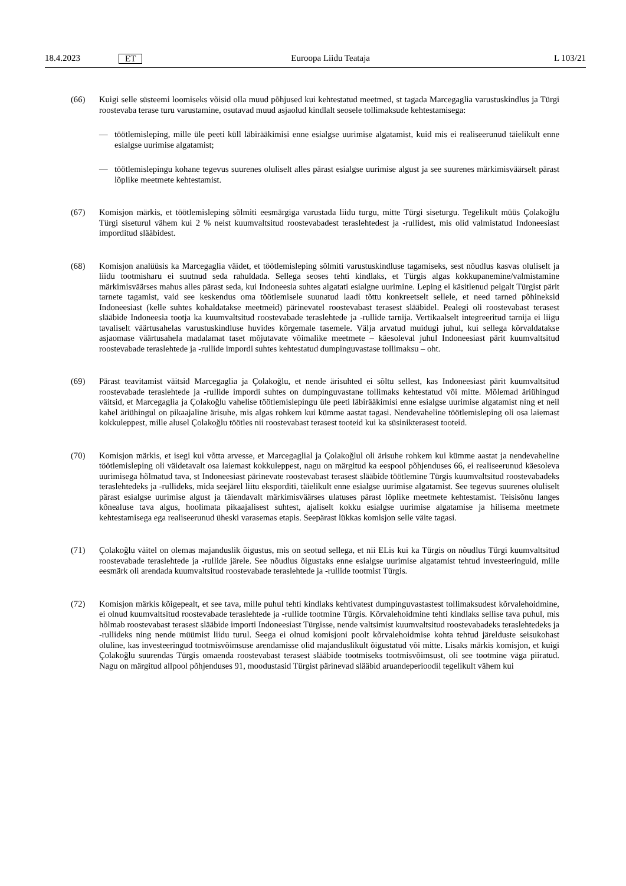18.4.2023 ET Euroopa Liidu Teataja L 103/21
(66) Kuigi selle süsteemi loomiseks võisid olla muud põhjused kui kehtestatud meetmed, st tagada Marcegaglia varustuskindlus ja Türgi roostevaba terase turu varustamine, osutavad muud asjaolud kindlalt seosele tollimaksude kehtestamisega:
— töötlemisleping, mille üle peeti küll läbirääkimisi enne esialgse uurimise algatamist, kuid mis ei realiseerunud täielikult enne esialgse uurimise algatamist;
— töötlemislepingu kohane tegevus suurenes oluliselt alles pärast esialgse uurimise algust ja see suurenes märkimisväärselt pärast lõplike meetmete kehtestamist.
(67) Komisjon märkis, et töötlemisleping sõlmiti eesmärgiga varustada liidu turgu, mitte Türgi siseturgu. Tegelikult müüs Çolakoğlu Türgi siseturul vähem kui 2 % neist kuumvaltsitud roostevabadest teraslehtedest ja -rullidest, mis olid valmistatud Indoneesiast imporditud slääbidest.
(68) Komisjon analüüsis ka Marcegaglia väidet, et töötlemisleping sõlmiti varustuskindluse tagamiseks, sest nõudlus kasvas oluliselt ja liidu tootmisharu ei suutnud seda rahuldada. Sellega seoses tehti kindlaks, et Türgis algas kokkupanemine/valmistamine märkimisväärses mahus alles pärast seda, kui Indoneesia suhtes algatati esialgne uurimine. Leping ei käsitlenud pelgalt Türgist pärit tarnete tagamist, vaid see keskendus oma töötlemisele suunatud laadi tõttu konkreetselt sellele, et need tarned põhineksid Indoneesiast (kelle suhtes kohaldatakse meetmeid) pärinevatel roostevabast terasest slääbidel. Pealegi oli roostevabast terasest slääbide Indoneesia tootja ka kuumvaltsitud roostevabade teraslehtede ja -rullide tarnija. Vertikaalselt integreeritud tarnija ei liigu tavaliselt väärtusahelas varustuskindluse huvides kõrgemale tasemele. Välja arvatud muidugi juhul, kui sellega kõrvaldatakse asjaomase väärtusahela madalamat taset mõjutavate võimalike meetmete – käesoleval juhul Indoneesiast pärit kuumvaltsitud roostevabade teraslehtede ja -rullide impordi suhtes kehtestatud dumpinguvastase tollimaksu – oht.
(69) Pärast teavitamist väitsid Marcegaglia ja Çolakoğlu, et nende ärisuhted ei sõltu sellest, kas Indoneesiast pärit kuumvaltsitud roostevabade teraslehtede ja -rullide impordi suhtes on dumpinguvastane tollimaks kehtestatud või mitte. Mõlemad äriühingud väitsid, et Marcegaglia ja Çolakoğlu vahelise töötlemislepingu üle peeti läbirääkimisi enne esialgse uurimise algatamist ning et neil kahel äriühingul on pikaajaline ärisuhe, mis algas rohkem kui kümme aastat tagasi. Nendevaheline töötlemisleping oli osa laiemast kokkuleppest, mille alusel Çolakoğlu töötles nii roostevabast terasest tooteid kui ka süsinikterasest tooteid.
(70) Komisjon märkis, et isegi kui võtta arvesse, et Marcegaglial ja Çolakoğlul oli ärisuhe rohkem kui kümme aastat ja nendevaheline töötlemisleping oli väidetavalt osa laiemast kokkuleppest, nagu on märgitud ka eespool põhjenduses 66, ei realiseerunud käesoleva uurimisega hõlmatud tava, st Indoneesiast pärinevate roostevabast terasest slääbide töötlemine Türgis kuumvaltsitud roostevabadeks teraslehtedeks ja -rullideks, mida seejärel liitu eksporditi, täielikult enne esialgse uurimise algatamist. See tegevus suurenes oluliselt pärast esialgse uurimise algust ja täiendavalt märkimisväärses ulatuses pärast lõplike meetmete kehtestamist. Teisisõnu langes kõnealuse tava algus, hoolimata pikaajalisest suhtest, ajaliselt kokku esialgse uurimise algatamise ja hilisema meetmete kehtestamisega ega realiseerunud üheski varasemas etapis. Seepärast lükkas komisjon selle väite tagasi.
(71) Çolakoğlu väitel on olemas majanduslik õigustus, mis on seotud sellega, et nii ELis kui ka Türgis on nõudlus Türgi kuumvaltsitud roostevabade teraslehtede ja -rullide järele. See nõudlus õigustaks enne esialgse uurimise algatamist tehtud investeeringuid, mille eesmärk oli arendada kuumvaltsitud roostevabade teraslehtede ja -rullide tootmist Türgis.
(72) Komisjon märkis kõigepealt, et see tava, mille puhul tehti kindlaks kehtivatest dumpinguvastastest tollimaksudest kõrvalehoidmine, ei olnud kuumvaltsitud roostevabade teraslehtede ja -rullide tootmine Türgis. Kõrvalehoidmine tehti kindlaks sellise tava puhul, mis hõlmab roostevabast terasest slääbide importi Indoneesiast Türgisse, nende valtsimist kuumvaltsitud roostevabadeks teraslehtedeks ja -rullideks ning nende müümist liidu turul. Seega ei olnud komisjoni poolt kõrvalehoidmise kohta tehtud järelduste seisukohast oluline, kas investeeringud tootmisvõimsuse arendamisse olid majanduslikult õigustatud või mitte. Lisaks märkis komisjon, et kuigi Çolakoğlu suurendas Türgis omaenda roostevabast terasest slääbide tootmiseks tootmisvõimsust, oli see tootmine väga piiratud. Nagu on märgitud allpool põhjenduses 91, moodustasid Türgist pärinevad slääbid aruandeperioodil tegelikult vähem kui